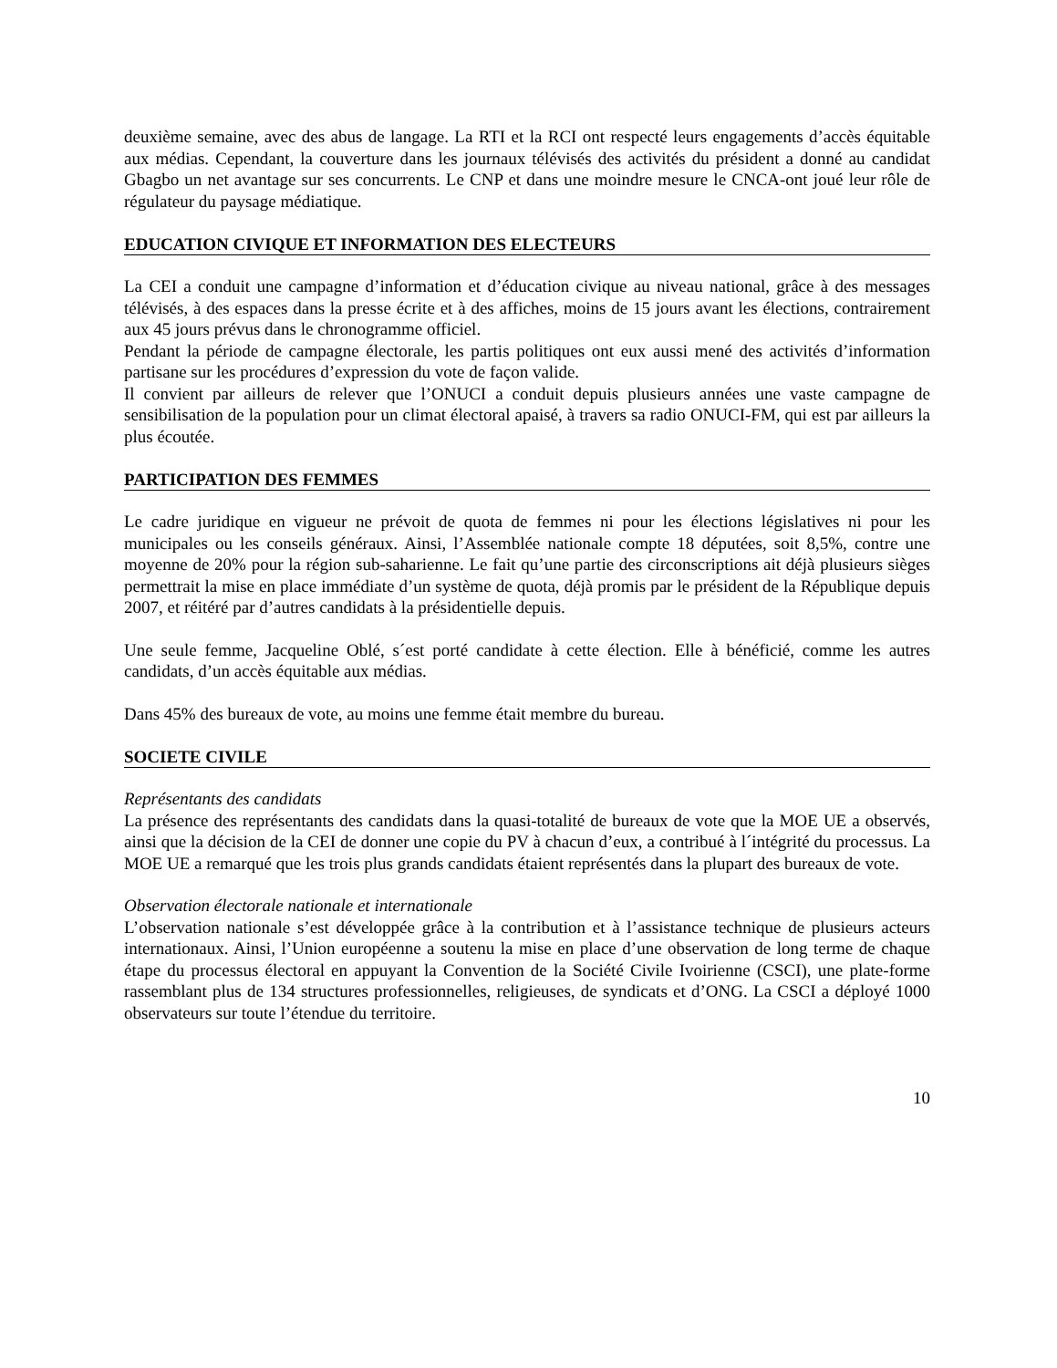deuxième semaine, avec des abus de langage. La RTI et la RCI ont respecté leurs engagements d’accès équitable aux médias. Cependant, la couverture dans les journaux télévisés des activités du président a donné au candidat Gbagbo un net avantage sur ses concurrents. Le CNP et dans une moindre mesure le CNCA-ont joué leur rôle de régulateur du paysage médiatique.
EDUCATION CIVIQUE ET INFORMATION DES ELECTEURS
La CEI a conduit une campagne d’information et d’éducation civique au niveau national, grâce à des messages télévisés, à des espaces dans la presse écrite et à des affiches, moins de 15 jours avant les élections, contrairement aux 45 jours prévus dans le chronogramme officiel.
Pendant la période de campagne électorale, les partis politiques ont eux aussi mené des activités d’information partisane sur les procédures d’expression du vote de façon valide.
Il convient par ailleurs de relever que l’ONUCI a conduit depuis plusieurs années une vaste campagne de sensibilisation de la population pour un climat électoral apaisé, à travers sa radio ONUCI-FM, qui est par ailleurs la plus écoutée.
PARTICIPATION DES FEMMES
Le cadre juridique en vigueur ne prévoit de quota de femmes ni pour les élections législatives ni pour les municipales ou les conseils généraux. Ainsi, l’Assemblée nationale compte 18 députées, soit 8,5%, contre une moyenne de 20% pour la région sub-saharienne. Le fait qu’une partie des circonscriptions ait déjà plusieurs sièges permettrait la mise en place immédiate d’un système de quota, déjà promis par le président de la République depuis 2007, et réitéré par d’autres candidats à la présidentielle depuis.
Une seule femme, Jacqueline Oblé, s´est porté candidate à cette élection. Elle à bénéficié, comme les autres candidats, d’un accès équitable aux médias.
Dans 45% des bureaux de vote, au moins une femme était membre du bureau.
SOCIETE CIVILE
Représentants des candidats
La présence des représentants des candidats dans la quasi-totalité de bureaux de vote que la MOE UE a observés, ainsi que la décision de la CEI de donner une copie du PV à chacun d’eux, a contribué à l´intégrité du processus. La MOE UE a remarqué que les trois plus grands candidats étaient représentés dans la plupart des bureaux de vote.
Observation électorale nationale et internationale
L’observation nationale s’est développée grâce à la contribution et à l’assistance technique de plusieurs acteurs internationaux. Ainsi, l’Union européenne a soutenu la mise en place d’une observation de long terme de chaque étape du processus électoral en appuyant la Convention de la Société Civile Ivoirienne (CSCI), une plate-forme rassemblant plus de 134 structures professionnelles, religieuses, de syndicats et d’ONG. La CSCI a déployé 1000 observateurs sur toute l’étendue du territoire.
10